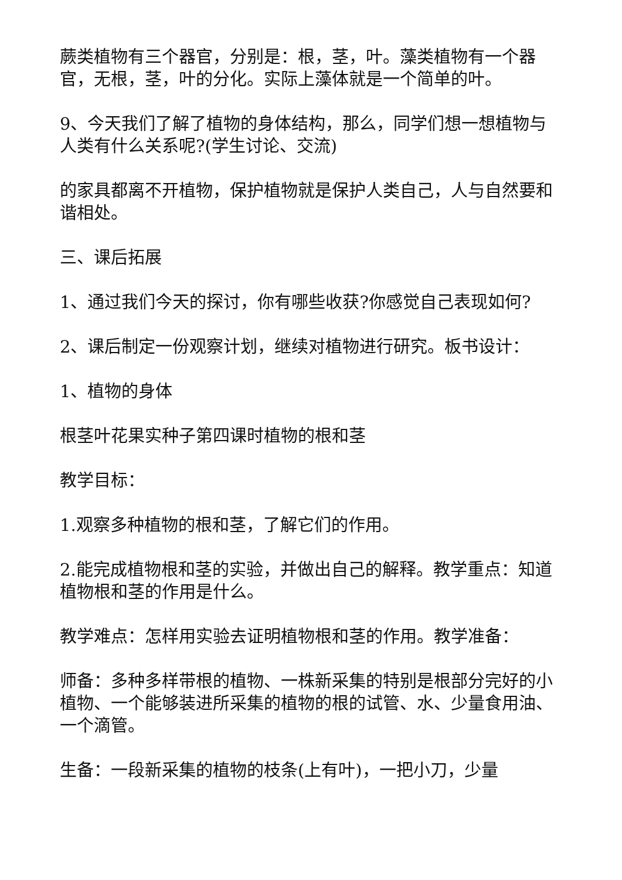蕨类植物有三个器官，分别是：根，茎，叶。藻类植物有一个器官，无根，茎，叶的分化。实际上藻体就是一个简单的叶。
9、今天我们了解了植物的身体结构，那么，同学们想一想植物与人类有什么关系呢?(学生讨论、交流)
的家具都离不开植物，保护植物就是保护人类自己，人与自然要和谐相处。
三、课后拓展
1、通过我们今天的探讨，你有哪些收获?你感觉自己表现如何?
2、课后制定一份观察计划，继续对植物进行研究。板书设计：
1、植物的身体
根茎叶花果实种子第四课时植物的根和茎
教学目标：
1.观察多种植物的根和茎，了解它们的作用。
2.能完成植物根和茎的实验，并做出自己的解释。教学重点：知道植物根和茎的作用是什么。
教学难点：怎样用实验去证明植物根和茎的作用。教学准备：
师备：多种多样带根的植物、一株新采集的特别是根部分完好的小植物、一个能够装进所采集的植物的根的试管、水、少量食用油、一个滴管。
生备：一段新采集的植物的枝条(上有叶)，一把小刀，少量